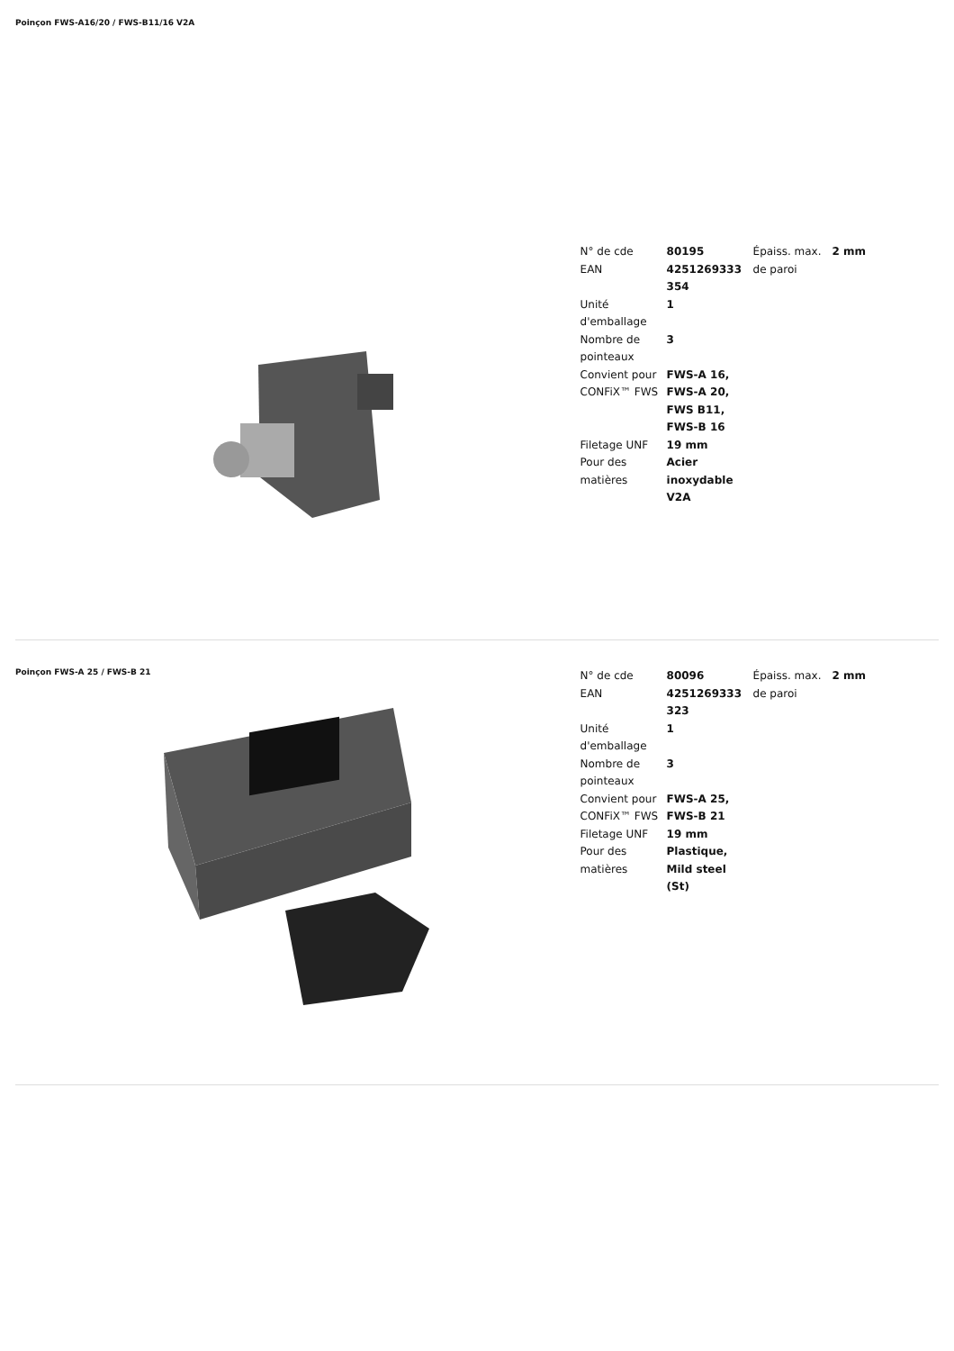Poinçon FWS-A16/20 / FWS-B11/16 V2A
| N° de cde | 80195 | Épaiss. max. | 2 mm |
| EAN | 4251269333 354 | de paroi | |
| Unité d'emballage | 1 | | |
| Nombre de pointeaux | 3 | | |
| Convient pour CONFiX™ FWS | FWS-A 16, FWS-A 20, FWS B11, FWS-B 16 | | |
| Filetage UNF | 19 mm | | |
| Pour des matières | Acier inoxydable V2A | | |
Poinçon FWS-A 25 / FWS-B 21
| N° de cde | 80096 | Épaiss. max. | 2 mm |
| EAN | 4251269333 323 | de paroi | |
| Unité d'emballage | 1 | | |
| Nombre de pointeaux | 3 | | |
| Convient pour CONFiX™ FWS | FWS-A 25, FWS-B 21 | | |
| Filetage UNF | 19 mm | | |
| Pour des matières | Plastique, Mild steel (St) | | |